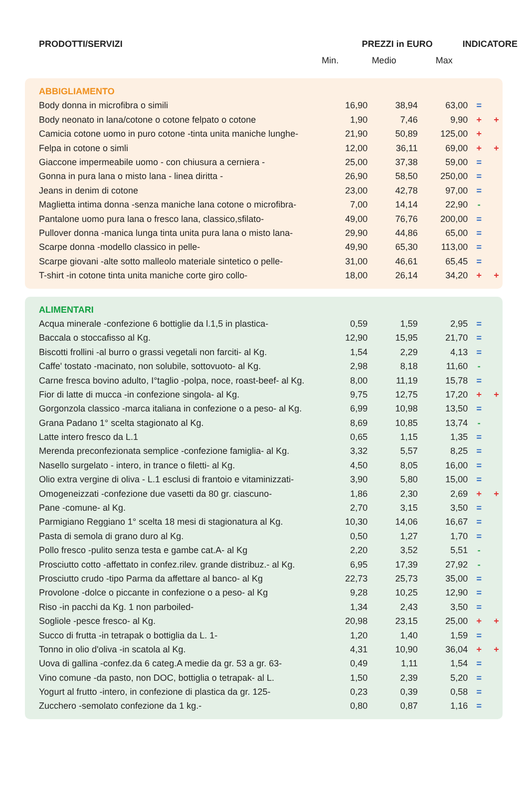| PRODOTTI/SERVIZI | PREZZI in EURO | | | INDICATORE |
| --- | --- | --- | --- | --- |
| | Min. | Medio | Max | |
| ABBIGLIAMENTO | | | | | |
| Body donna in microfibra o simili | 16,90 | 38,94 | 63,00 | = | |
| Body neonato in lana/cotone o cotone felpato o cotone | 1,90 | 7,46 | 9,90 | + | + |
| Camicia cotone uomo in puro cotone -tinta unita maniche lunghe- | 21,90 | 50,89 | 125,00 | + | |
| Felpa in cotone o simli | 12,00 | 36,11 | 69,00 | + | + |
| Giaccone impermeabile uomo - con chiusura a cerniera - | 25,00 | 37,38 | 59,00 | = | |
| Gonna in pura lana o misto lana - linea diritta - | 26,90 | 58,50 | 250,00 | = | |
| Jeans in denim di cotone | 23,00 | 42,78 | 97,00 | = | |
| Maglietta intima donna -senza maniche lana cotone o microfibra- | 7,00 | 14,14 | 22,90 | - | |
| Pantalone uomo pura lana o fresco lana, classico,sfilato- | 49,00 | 76,76 | 200,00 | = | |
| Pullover donna -manica lunga tinta unita pura lana o misto lana- | 29,90 | 44,86 | 65,00 | = | |
| Scarpe donna -modello classico in pelle- | 49,90 | 65,30 | 113,00 | = | |
| Scarpe giovani -alte sotto malleolo materiale sintetico o pelle- | 31,00 | 46,61 | 65,45 | = | |
| T-shirt -in cotone tinta unita maniche corte giro collo- | 18,00 | 26,14 | 34,20 | + | + |
| ALIMENTARI | | | | | |
| Acqua minerale -confezione 6 bottiglie da l.1,5 in plastica- | 0,59 | 1,59 | 2,95 | = | |
| Baccala o stoccafisso al Kg. | 12,90 | 15,95 | 21,70 | = | |
| Biscotti frollini -al burro o grassi vegetali non farciti- al Kg. | 1,54 | 2,29 | 4,13 | = | |
| Caffe' tostato -macinato, non solubile, sottovuoto- al Kg. | 2,98 | 8,18 | 11,60 | - | |
| Carne fresca bovino adulto, I°taglio -polpa, noce, roast-beef- al Kg. | 8,00 | 11,19 | 15,78 | = | |
| Fior di latte di mucca -in confezione singola- al Kg. | 9,75 | 12,75 | 17,20 | + | + |
| Gorgonzola classico -marca italiana in confezione o a peso- al Kg. | 6,99 | 10,98 | 13,50 | = | |
| Grana Padano 1° scelta stagionato al Kg. | 8,69 | 10,85 | 13,74 | - | |
| Latte intero fresco da L.1 | 0,65 | 1,15 | 1,35 | = | |
| Merenda preconfezionata semplice -confezione famiglia- al Kg. | 3,32 | 5,57 | 8,25 | = | |
| Nasello surgelato - intero, in trance o filetti- al Kg. | 4,50 | 8,05 | 16,00 | = | |
| Olio extra vergine di oliva - L.1 esclusi di frantoio e vitaminizzati- | 3,90 | 5,80 | 15,00 | = | |
| Omogeneizzati -confezione due vasetti da 80 gr. ciascuno- | 1,86 | 2,30 | 2,69 | + | + |
| Pane -comune- al Kg. | 2,70 | 3,15 | 3,50 | = | |
| Parmigiano Reggiano 1° scelta 18 mesi di stagionatura al Kg. | 10,30 | 14,06 | 16,67 | = | |
| Pasta di semola di grano duro al Kg. | 0,50 | 1,27 | 1,70 | = | |
| Pollo fresco -pulito senza testa e gambe cat.A- al Kg | 2,20 | 3,52 | 5,51 | - | |
| Prosciutto cotto -affettato in confez.rilev. grande distribuz.- al Kg. | 6,95 | 17,39 | 27,92 | - | |
| Prosciutto crudo -tipo Parma da affettare al banco- al Kg | 22,73 | 25,73 | 35,00 | = | |
| Provolone -dolce o piccante in confezione o a peso- al Kg | 9,28 | 10,25 | 12,90 | = | |
| Riso -in pacchi da Kg. 1 non parboiled- | 1,34 | 2,43 | 3,50 | = | |
| Sogliole -pesce fresco- al Kg. | 20,98 | 23,15 | 25,00 | + | + |
| Succo di frutta -in tetrapak o bottiglia da L. 1- | 1,20 | 1,40 | 1,59 | = | |
| Tonno in olio d'oliva -in scatola al Kg. | 4,31 | 10,90 | 36,04 | + | + |
| Uova di gallina -confez.da 6 categ.A medie da gr. 53 a gr. 63- | 0,49 | 1,11 | 1,54 | = | |
| Vino comune -da pasto, non DOC, bottiglia o tetrapak- al L. | 1,50 | 2,39 | 5,20 | = | |
| Yogurt al frutto -intero, in confezione di plastica da gr. 125- | 0,23 | 0,39 | 0,58 | = | |
| Zucchero -semolato confezione da 1 kg.- | 0,80 | 0,87 | 1,16 | = | |